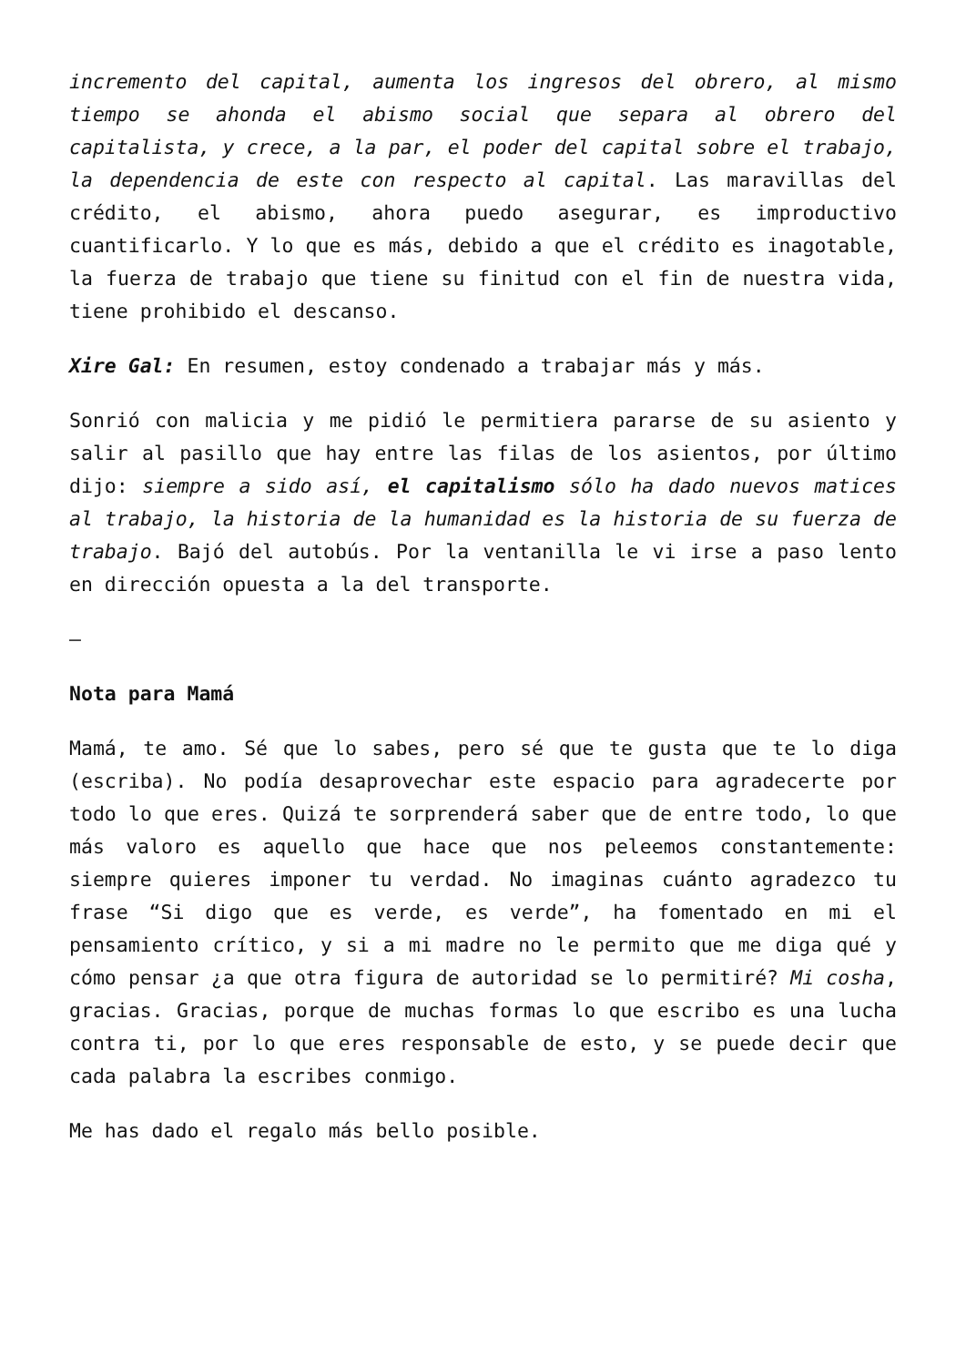incremento del capital, aumenta los ingresos del obrero, al mismo tiempo se ahonda el abismo social que separa al obrero del capitalista, y crece, a la par, el poder del capital sobre el trabajo, la dependencia de este con respecto al capital. Las maravillas del crédito, el abismo, ahora puedo asegurar, es improductivo cuantificarlo. Y lo que es más, debido a que el crédito es inagotable, la fuerza de trabajo que tiene su finitud con el fin de nuestra vida, tiene prohibido el descanso.
Xire Gal: En resumen, estoy condenado a trabajar más y más.
Sonrió con malicia y me pidió le permitiera pararse de su asiento y salir al pasillo que hay entre las filas de los asientos, por último dijo: siempre a sido así, el capitalismo sólo ha dado nuevos matices al trabajo, la historia de la humanidad es la historia de su fuerza de trabajo. Bajó del autobús. Por la ventanilla le vi irse a paso lento en dirección opuesta a la del transporte.
–
Nota para Mamá
Mamá, te amo. Sé que lo sabes, pero sé que te gusta que te lo diga (escriba). No podía desaprovechar este espacio para agradecerte por todo lo que eres. Quizá te sorprenderá saber que de entre todo, lo que más valoro es aquello que hace que nos peleemos constantemente: siempre quieres imponer tu verdad. No imaginas cuánto agradezco tu frase “Si digo que es verde, es verde”, ha fomentado en mi el pensamiento crítico, y si a mi madre no le permito que me diga qué y cómo pensar ¿a que otra figura de autoridad se lo permitiré? Mi cosha, gracias. Gracias, porque de muchas formas lo que escribo es una lucha contra ti, por lo que eres responsable de esto, y se puede decir que cada palabra la escribes conmigo.
Me has dado el regalo más bello posible.